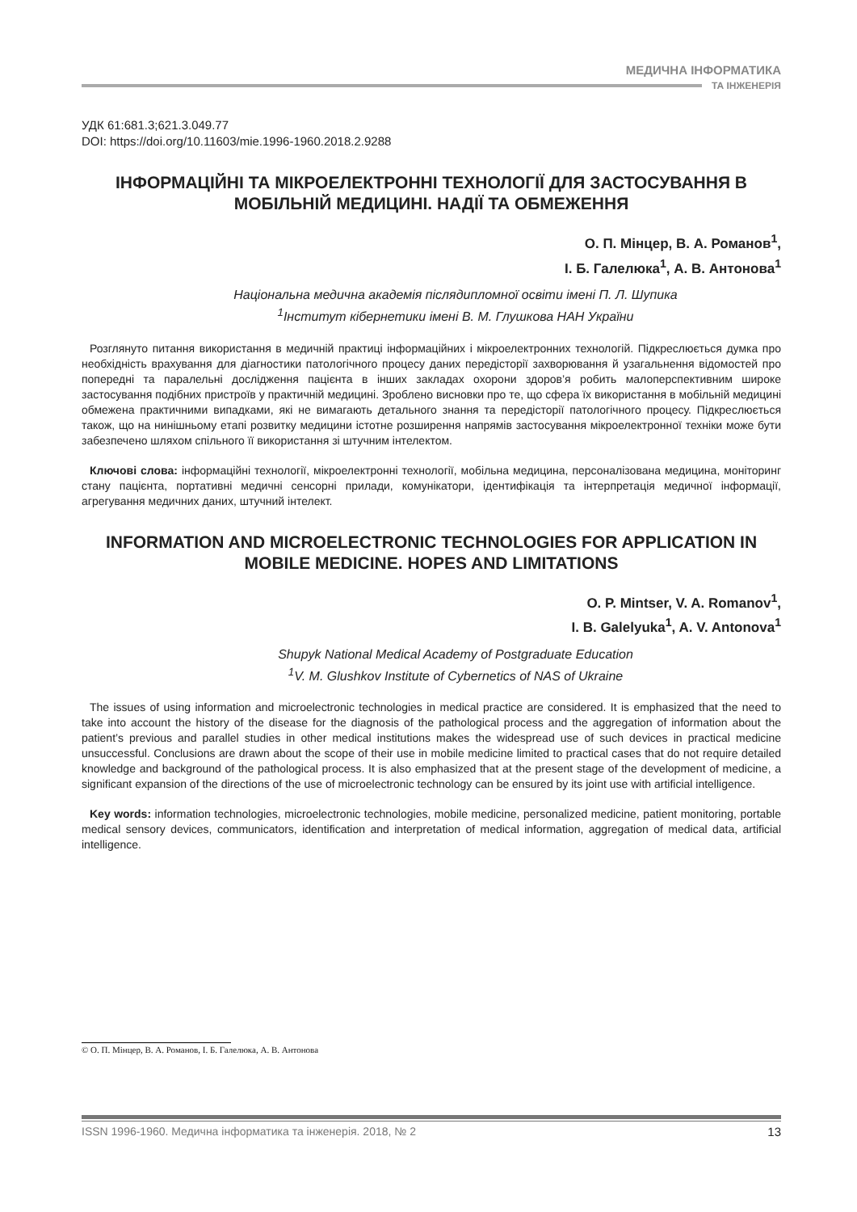МЕДИЧНА ІНФОРМАТИКА
ТА ІНЖЕНЕРІЯ
УДК 61:681.3;621.3.049.77
DOI: https://doi.org/10.11603/mie.1996-1960.2018.2.9288
ІНФОРМАЦІЙНІ ТА МІКРОЕЛЕКТРОННІ ТЕХНОЛОГІЇ ДЛЯ ЗАСТОСУВАННЯ В МОБІЛЬНІЙ МЕДИЦИНІ. НАДІЇ ТА ОБМЕЖЕННЯ
О. П. Мінцер, В. А. Романов<sup>1</sup>,
І. Б. Галелюка<sup>1</sup>, А. В. Антонова<sup>1</sup>
Національна медична академія післядипломної освіти імені П. Л. Шупика
<sup>1</sup> Інститут кібернетики імені В. М. Глушкова НАН України
Розглянуто питання використання в медичній практиці інформаційних і мікроелектронних технологій. Підкреслюється думка про необхідність врахування для діагностики патологічного процесу даних передісторії захворювання й узагальнення відомостей про попередні та паралельні дослідження пацієнта в інших закладах охорони здоров’я робить малоперспективним широке застосування подібних пристроїв у практичній медицині. Зроблено висновки про те, що сфера їх використання в мобільній медицині обмежена практичними випадками, які не вимагають детального знання та передісторії патологічного процесу. Підкреслюється також, що на нинішньому етапі розвитку медицини істотне розширення напрямів застосування мікроелектронної техніки може бути забезпечено шляхом спільного її використання зі штучним інтелектом.
Ключові слова: інформаційні технології, мікроелектронні технології, мобільна медицина, персоналізована медицина, моніторинг стану пацієнта, портативні медичні сенсорні прилади, комунікатори, ідентифікація та інтерпретація медичної інформації, агрегування медичних даних, штучний інтелект.
INFORMATION AND MICROELECTRONIC TECHNOLOGIES FOR APPLICATION IN MOBILE MEDICINE. HOPES AND LIMITATIONS
O. P. Mintser, V. A. Romanov<sup>1</sup>,
I. B. Galelyuka<sup>1</sup>, A. V. Antonova<sup>1</sup>
Shupyk National Medical Academy of Postgraduate Education
<sup>1</sup> V. M. Glushkov Institute of Cybernetics of NAS of Ukraine
The issues of using information and microelectronic technologies in medical practice are considered. It is emphasized that the need to take into account the history of the disease for the diagnosis of the pathological process and the aggregation of information about the patient’s previous and parallel studies in other medical institutions makes the widespread use of such devices in practical medicine unsuccessful. Conclusions are drawn about the scope of their use in mobile medicine limited to practical cases that do not require detailed knowledge and background of the pathological process. It is also emphasized that at the present stage of the development of medicine, a significant expansion of the directions of the use of microelectronic technology can be ensured by its joint use with artificial intelligence.
Key words: information technologies, microelectronic technologies, mobile medicine, personalized medicine, patient monitoring, portable medical sensory devices, communicators, identification and interpretation of medical information, aggregation of medical data, artificial intelligence.
© О. П. Мінцер, В. А. Романов, І. Б. Галелюка, А. В. Антонова
ISSN 1996-1960. Медична інформатика та інженерія. 2018, № 2 13